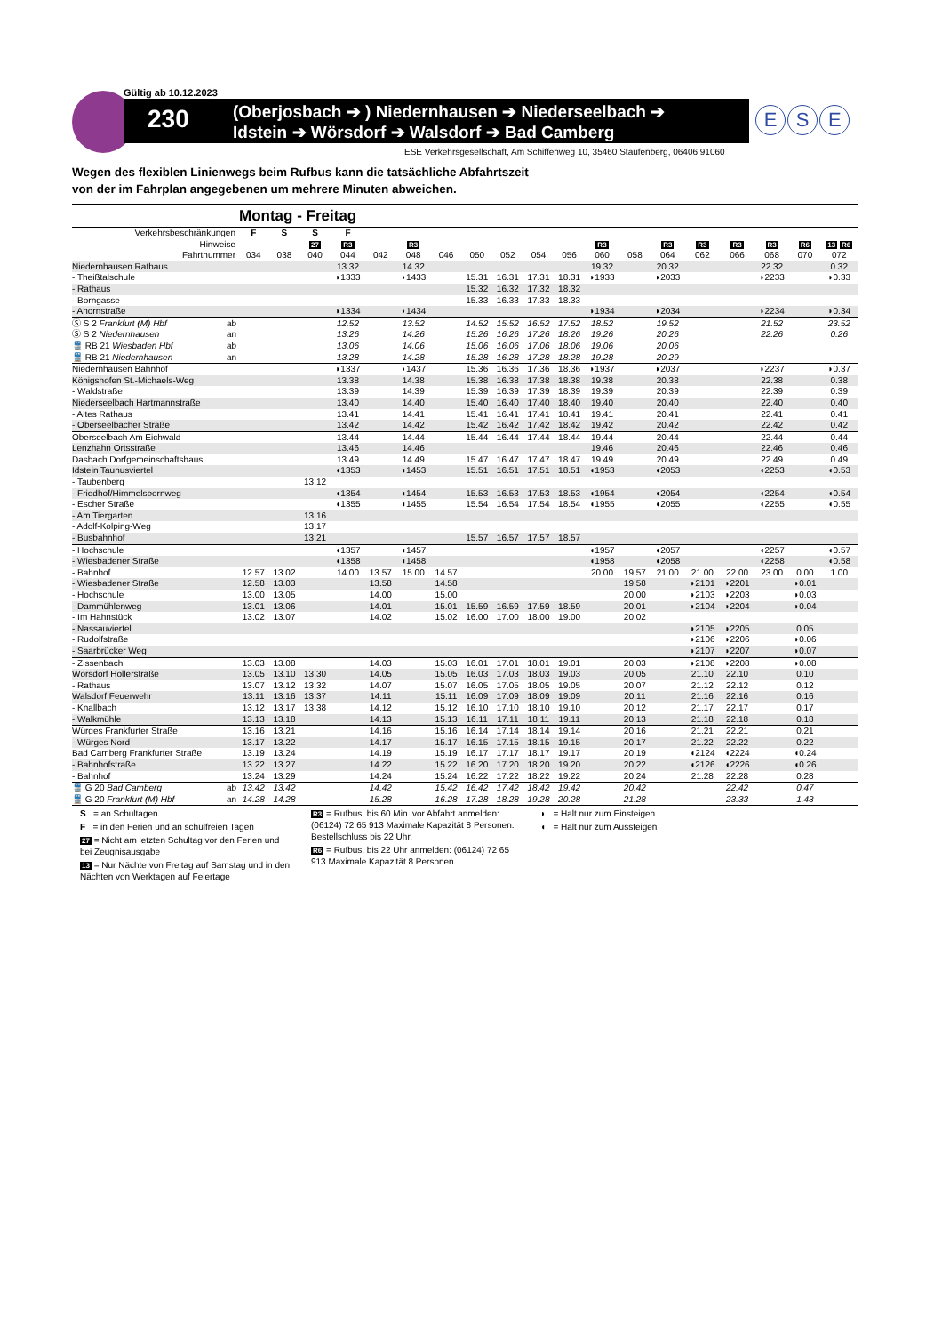Gültig ab 10.12.2023
230
(Oberjosbach ➔ ) Niedernhausen ➔ Niederseelbach ➔
Idstein ➔ Wörsdorf ➔ Walsdorf ➔ Bad Camberg
E S E
ESE Verkehrsgesellschaft, Am Schiffenweg 10, 35460 Staufenberg, 06406 91060
Wegen des flexiblen Linienwegs beim Rufbus kann die tatsächliche Abfahrtszeit
von der im Fahrplan angegebenen um mehrere Minuten abweichen.
Montag - Freitag
| Verkehrsbeschränkungen | F | S | S | F | | | | | | | | | | | | | | | |
| --- | --- | --- | --- | --- | --- | --- | --- | --- | --- | --- | --- | --- | --- | --- | --- | --- | --- | --- | --- |
| Hinweise | | | 27 | R3 | | R3 | | | | | | R3 | | R3 | R3 | R3 | R3 | R6 | 13 R6 |
| Fahrtnummer | 034 | 038 | 040 | 044 | 042 | 048 | 046 | 050 | 052 | 054 | 056 | 060 | 058 | 064 | 062 | 066 | 068 | 070 | 072 |
| Niedernhausen Rathaus | | | | 13.32 | | 14.32 | | | | | | 19.32 | | 20.32 | | | 22.32 | | 0.32 |
| - Theißtalschule | | | | ◗1333 | | ◗1433 | | 15.31 | 16.31 | 17.31 | 18.31 | ◗1933 | | ◗2033 | | | ◗2233 | | ◗0.33 |
| - Rathaus | | | | | | | | 15.32 | 16.32 | 17.32 | 18.32 | | | | | | | | |
| - Borngasse | | | | | | | | 15.33 | 16.33 | 17.33 | 18.33 | | | | | | | | |
| - Ahornstraße | | | | ◗1334 | | ◗1434 | | | | | | ◗1934 | | ◗2034 | | | ◗2234 | | ◗0.34 |
| Ⓢ S 2 Frankfurt (M) Hbf ab | | | | 12.52 | | 13.52 | | 14.52 | 15.52 | 16.52 | 17.52 | 18.52 | | 19.52 | | | 21.52 | | 23.52 |
| Ⓢ S 2 Niedernhausen an | | | | 13.26 | | 14.26 | | 15.26 | 16.26 | 17.26 | 18.26 | 19.26 | | 20.26 | | | 22.26 | | 0.26 |
| 🚆 RB 21 Wiesbaden Hbf ab | | | | 13.06 | | 14.06 | | 15.06 | 16.06 | 17.06 | 18.06 | 19.06 | | 20.06 | | | | | |
| 🚆 RB 21 Niedernhausen an | | | | 13.28 | | 14.28 | | 15.28 | 16.28 | 17.28 | 18.28 | 19.28 | | 20.29 | | | | | |
| Niedernhausen Bahnhof | | | | ◗1337 | | ◗1437 | | 15.36 | 16.36 | 17.36 | 18.36 | ◗1937 | | ◗2037 | | | ◗2237 | | ◗0.37 |
| Königshofen St.-Michaels-Weg | | | | 13.38 | | 14.38 | | 15.38 | 16.38 | 17.38 | 18.38 | 19.38 | | 20.38 | | | 22.38 | | 0.38 |
| - Waldstraße | | | | 13.39 | | 14.39 | | 15.39 | 16.39 | 17.39 | 18.39 | 19.39 | | 20.39 | | | 22.39 | | 0.39 |
| Niederseelbach Hartmannstraße | | | | 13.40 | | 14.40 | | 15.40 | 16.40 | 17.40 | 18.40 | 19.40 | | 20.40 | | | 22.40 | | 0.40 |
| - Altes Rathaus | | | | 13.41 | | 14.41 | | 15.41 | 16.41 | 17.41 | 18.41 | 19.41 | | 20.41 | | | 22.41 | | 0.41 |
| - Oberseelbacher Straße | | | | 13.42 | | 14.42 | | 15.42 | 16.42 | 17.42 | 18.42 | 19.42 | | 20.42 | | | 22.42 | | 0.42 |
| Oberseelbach Am Eichwald | | | | 13.44 | | 14.44 | | 15.44 | 16.44 | 17.44 | 18.44 | 19.44 | | 20.44 | | | 22.44 | | 0.44 |
| Lenzhahn Ortsstraße | | | | 13.46 | | 14.46 | | | | | | 19.46 | | 20.46 | | | 22.46 | | 0.46 |
| Dasbach Dorfgemeinschaftshaus | | | | 13.49 | | 14.49 | | 15.47 | 16.47 | 17.47 | 18.47 | 19.49 | | 20.49 | | | 22.49 | | 0.49 |
| Idstein Taunusviertel | | | | ◖1353 | | ◖1453 | | 15.51 | 16.51 | 17.51 | 18.51 | ◖1953 | | ◖2053 | | | ◖2253 | | ◖0.53 |
| - Taubenberg | | | 13.12 | | | | | | | | | | | | | | | | |
| - Friedhof/Himmelsbornweg | | | | ◖1354 | | ◖1454 | | 15.53 | 16.53 | 17.53 | 18.53 | ◖1954 | | ◖2054 | | | ◖2254 | | ◖0.54 |
| - Escher Straße | | | | ◖1355 | | ◖1455 | | 15.54 | 16.54 | 17.54 | 18.54 | ◖1955 | | ◖2055 | | | ◖2255 | | ◖0.55 |
| - Am Tiergarten | | | 13.16 | | | | | | | | | | | | | | | | |
| - Adolf-Kolping-Weg | | | 13.17 | | | | | | | | | | | | | | | | |
| - Busbahnhof | | | 13.21 | | | | | 15.57 | 16.57 | 17.57 | 18.57 | | | | | | | | |
| - Hochschule | | | | ◖1357 | | ◖1457 | | | | | | ◖1957 | | ◖2057 | | | ◖2257 | | ◖0.57 |
| - Wiesbadener Straße | | | | ◖1358 | | ◖1458 | | | | | | ◖1958 | | ◖2058 | | | ◖2258 | | ◖0.58 |
| - Bahnhof | 12.57 | 13.02 | | 14.00 | 13.57 | 15.00 | 14.57 | | | | | 20.00 | 19.57 | 21.00 | 21.00 | 22.00 | 23.00 | 0.00 | 1.00 |
| - Wiesbadener Straße | 12.58 | 13.03 | | | 13.58 | | 14.58 | | | | | | 19.58 | | ◗2101 | ◗2201 | | ◗0.01 | |
| - Hochschule | 13.00 | 13.05 | | | 14.00 | | 15.00 | | | | | | 20.00 | | ◗2103 | ◗2203 | | ◗0.03 | |
| - Dammühlenweg | 13.01 | 13.06 | | | 14.01 | | 15.01 | 15.59 | 16.59 | 17.59 | 18.59 | | 20.01 | | ◗2104 | ◗2204 | | ◗0.04 | |
| - Im Hahnstück | 13.02 | 13.07 | | | 14.02 | | 15.02 | 16.00 | 17.00 | 18.00 | 19.00 | | 20.02 | | | | | | |
| - Nassauviertel | | | | | | | | | | | | | | | ◗2105 | ◗2205 | | 0.05 | |
| - Rudolfstraße | | | | | | | | | | | | | | | ◗2106 | ◗2206 | | ◗0.06 | |
| - Saarbrücker Weg | | | | | | | | | | | | | | | ◗2107 | ◗2207 | | ◗0.07 | |
| - Zissenbach | 13.03 | 13.08 | | | 14.03 | | 15.03 | 16.01 | 17.01 | 18.01 | 19.01 | | 20.03 | | ◗2108 | ◗2208 | | ◗0.08 | |
| Wörsdorf Hollerstraße | 13.05 | 13.10 | 13.30 | | 14.05 | | 15.05 | 16.03 | 17.03 | 18.03 | 19.03 | | 20.05 | | 21.10 | 22.10 | | 0.10 | |
| - Rathaus | 13.07 | 13.12 | 13.32 | | 14.07 | | 15.07 | 16.05 | 17.05 | 18.05 | 19.05 | | 20.07 | | 21.12 | 22.12 | | 0.12 | |
| Walsdorf Feuerwehr | 13.11 | 13.16 | 13.37 | | 14.11 | | 15.11 | 16.09 | 17.09 | 18.09 | 19.09 | | 20.11 | | 21.16 | 22.16 | | 0.16 | |
| - Knallbach | 13.12 | 13.17 | 13.38 | | 14.12 | | 15.12 | 16.10 | 17.10 | 18.10 | 19.10 | | 20.12 | | 21.17 | 22.17 | | 0.17 | |
| - Walkmühle | 13.13 | 13.18 | | | 14.13 | | 15.13 | 16.11 | 17.11 | 18.11 | 19.11 | | 20.13 | | 21.18 | 22.18 | | 0.18 | |
| Würges Frankfurter Straße | 13.16 | 13.21 | | | 14.16 | | 15.16 | 16.14 | 17.14 | 18.14 | 19.14 | | 20.16 | | 21.21 | 22.21 | | 0.21 | |
| - Würges Nord | 13.17 | 13.22 | | | 14.17 | | 15.17 | 16.15 | 17.15 | 18.15 | 19.15 | | 20.17 | | 21.22 | 22.22 | | 0.22 | |
| Bad Camberg Frankfurter Straße | 13.19 | 13.24 | | | 14.19 | | 15.19 | 16.17 | 17.17 | 18.17 | 19.17 | | 20.19 | | ◖2124 | ◖2224 | | ◖0.24 | |
| - Bahnhofstraße | 13.22 | 13.27 | | | 14.22 | | 15.22 | 16.20 | 17.20 | 18.20 | 19.20 | | 20.22 | | ◖2126 | ◖2226 | | ◖0.26 | |
| - Bahnhof | 13.24 | 13.29 | | | 14.24 | | 15.24 | 16.22 | 17.22 | 18.22 | 19.22 | | 20.24 | | 21.28 | 22.28 | | 0.28 | |
| 🚆 G 20 Bad Camberg ab | 13.42 | 13.42 | | | 14.42 | | 15.42 | 16.42 | 17.42 | 18.42 | 19.42 | | 20.42 | | | 22.42 | | 0.47 | |
| 🚆 G 20 Frankfurt (M) Hbf an | 14.28 | 14.28 | | | 15.28 | | 16.28 | 17.28 | 18.28 | 19.28 | 20.28 | | 21.28 | | | 23.33 | | 1.43 | |
S = an Schultagen
F = in den Ferien und an schulfreien Tagen
27 = Nicht am letzten Schultag vor den Ferien und bei Zeugnisausgabe
13 = Nur Nächte von Freitag auf Samstag und in den Nächten von Werktagen auf Feiertage
R3 = Rufbus, bis 60 Min. vor Abfahrt anmelden: (06124) 72 65 913 Maximale Kapazität 8 Personen. Bestellschluss bis 22 Uhr.
R6 = Rufbus, bis 22 Uhr anmelden: (06124) 72 65 913 Maximale Kapazität 8 Personen.
◗ = Halt nur zum Einsteigen
◖ = Halt nur zum Aussteigen